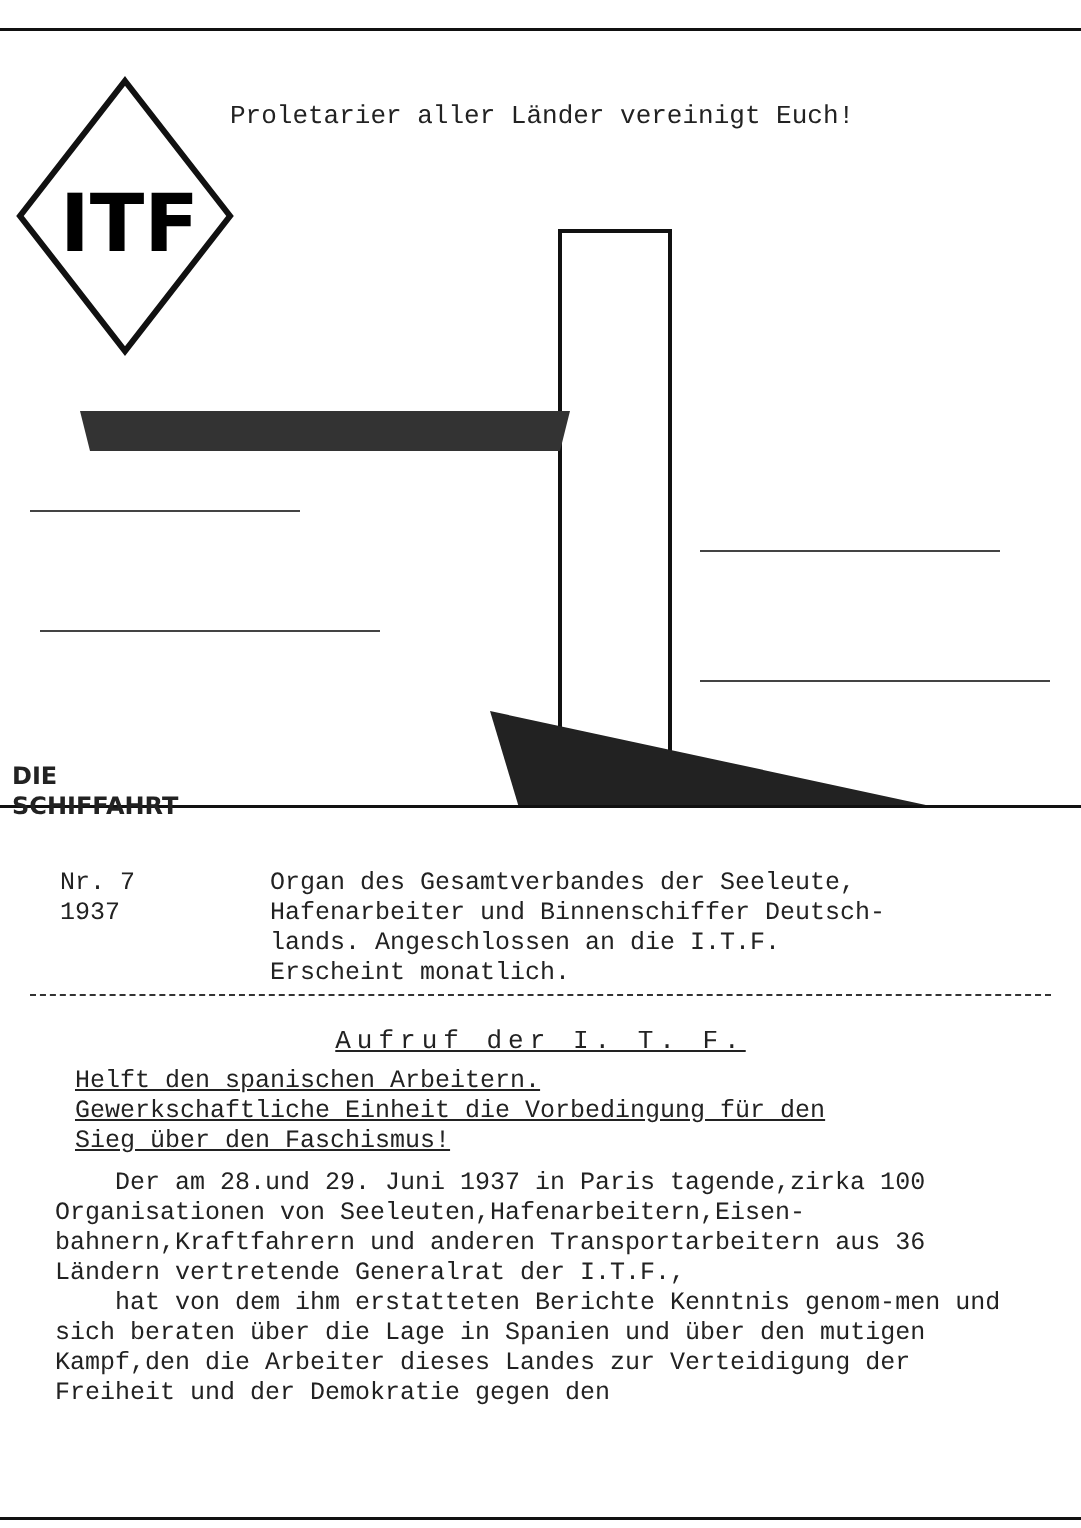ITF
Proletarier aller Länder vereinigt Euch!
DIE
SCHIFFAHRT
Nr. 7
1937
Organ des Gesamtverbandes der Seeleute,
Hafenarbeiter und Binnenschiffer Deutsch-
lands. Angeschlossen an die I.T.F.
Erscheint monatlich.
Aufruf der I. T. F.
Helft den spanischen Arbeitern.
Gewerkschaftliche Einheit die Vorbedingung für den
Sieg über den Faschismus!
Der am 28.und 29. Juni 1937 in Paris tagende,zirka 100 Organisationen von Seeleuten,Hafenarbeitern,Eisen-bahnern,Kraftfahrern und anderen Transportarbeitern aus 36 Ländern vertretende Generalrat der I.T.F.,
hat von dem ihm erstatteten Berichte Kenntnis genom-men und sich beraten über die Lage in Spanien und über den mutigen Kampf,den die Arbeiter dieses Landes zur Verteidigung der Freiheit und der Demokratie gegen den